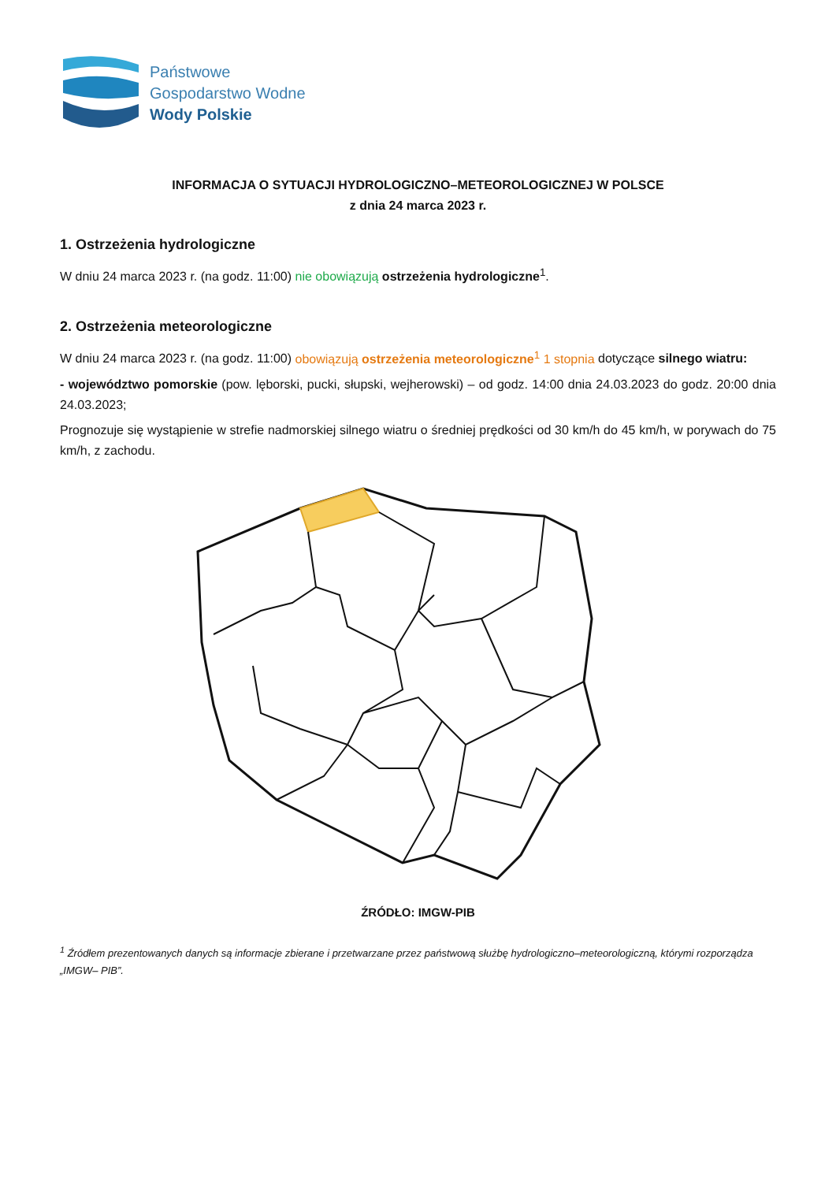Państwowe
Gospodarstwo Wodne
Wody Polskie
INFORMACJA O SYTUACJI HYDROLOGICZNO–METEOROLOGICZNEJ W POLSCE
z dnia 24 marca 2023 r.
1. Ostrzeżenia hydrologiczne
W dniu 24 marca 2023 r. (na godz. 11:00) nie obowiązują ostrzeżenia hydrologiczne<sup>1</sup>.
2. Ostrzeżenia meteorologiczne
W dniu 24 marca 2023 r. (na godz. 11:00) obowiązują ostrzeżenia meteorologiczne<sup>1</sup> 1 stopnia dotyczące silnego wiatru:
- województwo pomorskie (pow. lęborski, pucki, słupski, wejherowski) – od godz. 14:00 dnia 24.03.2023 do godz. 20:00 dnia 24.03.2023;
Prognozuje się wystąpienie w strefie nadmorskiej silnego wiatru o średniej prędkości od 30 km/h do 45 km/h, w porywach do 75 km/h, z zachodu.
ŹRÓDŁO: IMGW-PIB
<sup>1</sup> Źródłem prezentowanych danych są informacje zbierane i przetwarzane przez państwową służbę hydrologiczno–meteorologiczną, którymi rozporządza „IMGW– PIB”.